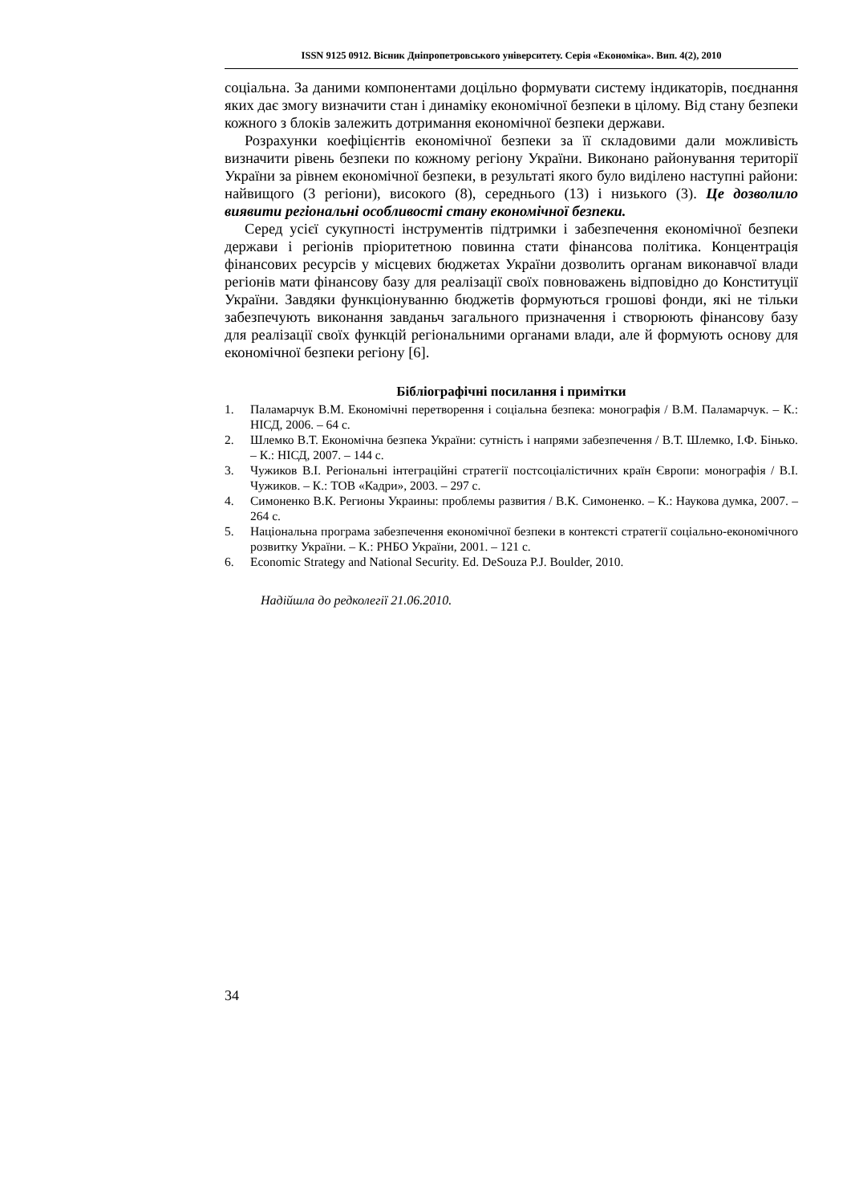ISSN 9125 0912. Вісник Дніпропетровського університету. Серія «Економіка». Вип. 4(2), 2010
соціальна. За даними компонентами доцільно формувати систему індикаторів, поєднання яких дає змогу визначити стан і динаміку економічної безпеки в цілому. Від стану безпеки кожного з блоків залежить дотримання економічної безпеки держави.
Розрахунки коефіцієнтів економічної безпеки за її складовими дали можливість визначити рівень безпеки по кожному регіону України. Виконано районування території України за рівнем економічної безпеки, в результаті якого було виділено наступні райони: найвищого (3 регіони), високого (8), середнього (13) і низького (3). Це дозволило виявити регіональні особливості стану економічної безпеки.
Серед усієї сукупності інструментів підтримки і забезпечення економічної безпеки держави і регіонів пріоритетною повинна стати фінансова політика. Концентрація фінансових ресурсів у місцевих бюджетах України дозволить органам виконавчої влади регіонів мати фінансову базу для реалізації своїх повноважень відповідно до Конституції України. Завдяки функціонуванню бюджетів формуються грошові фонди, які не тільки забезпечують виконання завданьч загального призначення і створюють фінансову базу для реалізації своїх функцій регіональними органами влади, але й формують основу для економічної безпеки регіону [6].
Бібліографічні посилання і примітки
1. Паламарчук В.М. Економічні перетворення і соціальна безпека: монографія / В.М. Паламарчук. – К.: НІСД, 2006. – 64 с.
2. Шлемко В.Т. Економічна безпека України: сутність і напрями забезпечення / В.Т. Шлемко, І.Ф. Бінько. – К.: НІСД, 2007. – 144 с.
3. Чужиков В.І. Регіональні інтеграційні стратегії постсоціалістичних країн Європи: монографія / В.І. Чужиков. – К.: ТОВ «Кадри», 2003. – 297 с.
4. Симоненко В.К. Регионы Украины: проблемы развития / В.К. Симоненко. – К.: Наукова думка, 2007. – 264 с.
5. Національна програма забезпечення економічної безпеки в контексті стратегії соціально-економічного розвитку України. – К.: РНБО України, 2001. – 121 с.
6. Economic Strategy and National Security. Ed. DeSouza P.J. Boulder, 2010.
Надійшла до редколегії 21.06.2010.
34